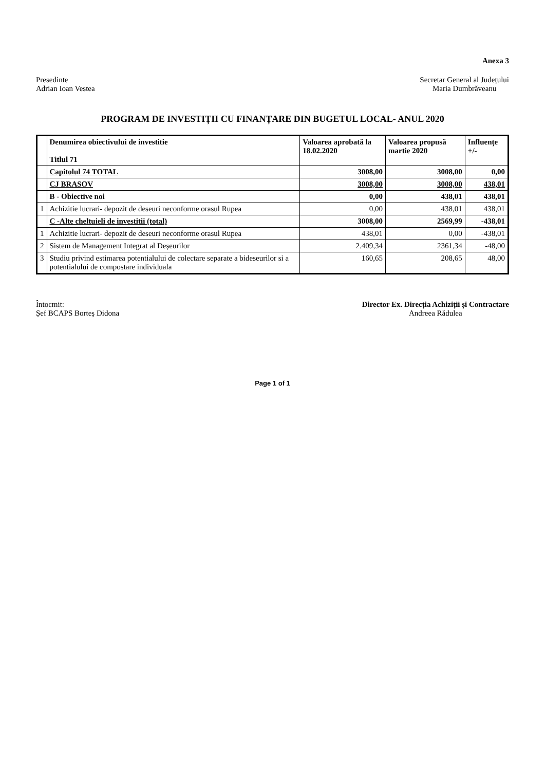Anexa 3
Presedinte
Adrian Ioan Vestea
Secretar General al Județului
Maria Dumbrăveanu
PROGRAM DE INVESTIȚII CU FINANȚARE DIN BUGETUL LOCAL- ANUL 2020
| | Denumirea obiectivului de investitie Titlul 71 | Valoarea aprobată la 18.02.2020 | Valoarea propusă martie 2020 | Influențe +/- |
| --- | --- | --- | --- | --- |
| | Capitolul 74 TOTAL | 3008,00 | 3008,00 | 0,00 |
| | CJ BRASOV | 3008,00 | 3008,00 | 438,01 |
| | B - Obiective noi | 0,00 | 438,01 | 438,01 |
| 1 | Achizitie lucrari- depozit de deseuri neconforme orasul Rupea | 0,00 | 438,01 | 438,01 |
| | C -Alte cheltuieli de investitii (total) | 3008,00 | 2569,99 | -438,01 |
| 1 | Achizitie lucrari- depozit de deseuri neconforme orasul Rupea | 438,01 | 0,00 | -438,01 |
| 2 | Sistem de Management Integrat al Deșeurilor | 2.409,34 | 2361,34 | -48,00 |
| 3 | Studiu privind estimarea potentialului de colectare separate a bideseurilor si a potentialului de compostare individuala | 160,65 | 208,65 | 48,00 |
Întocmit:
Șef BCAPS Borteș Didona
Director Ex. Direcția Achiziții și Contractare
Andreea Rădulea
Page 1 of 1